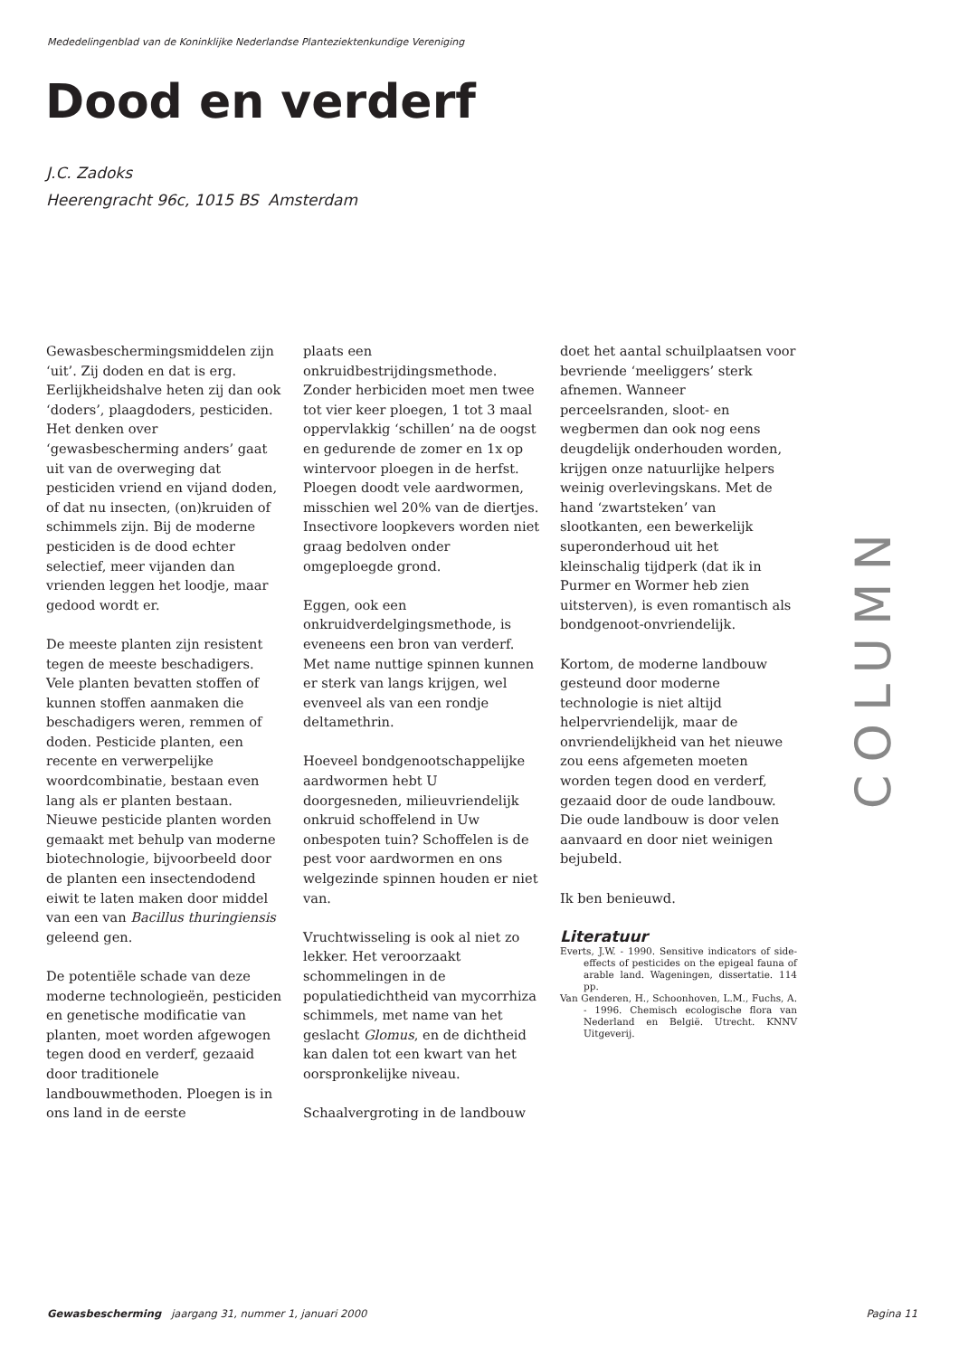Mededelingenblad van de Koninklijke Nederlandse Planteziektenkundige Vereniging
Dood en verderf
J.C. Zadoks
Heerengracht 96c, 1015 BS Amsterdam
Gewasbeschermingsmiddelen zijn ‘uit’. Zij doden en dat is erg. Eerlijkheidshalve heten zij dan ook ‘doders’, plaagdoders, pesticiden. Het denken over ‘gewasbescherming anders’ gaat uit van de overweging dat pesticiden vriend en vijand doden, of dat nu insecten, (on)kruiden of schimmels zijn. Bij de moderne pesticiden is de dood echter selectief, meer vijanden dan vrienden leggen het loodje, maar gedood wordt er.
De meeste planten zijn resistent tegen de meeste beschadigers. Vele planten bevatten stoffen of kunnen stoffen aanmaken die beschadigers weren, remmen of doden. Pesticide planten, een recente en verwerpelijke woordcombinatie, bestaan even lang als er planten bestaan. Nieuwe pesticide planten worden gemaakt met behulp van moderne biotechnologie, bijvoorbeeld door de planten een insectendodend eiwit te laten maken door middel van een van Bacillus thuringiensis geleend gen.
De potentiële schade van deze moderne technologieën, pesticiden en genetische modificatie van planten, moet worden afgewogen tegen dood en verderf, gezaaid door traditionele landbouwmethoden. Ploegen is in ons land in de eerste
plaats een onkruidbestrijdingsmethode. Zonder herbiciden moet men twee tot vier keer ploegen, 1 tot 3 maal oppervlakkig ‘schillen’ na de oogst en gedurende de zomer en 1x op wintervoor ploegen in de herfst. Ploegen doodt vele aardwormen, misschien wel 20% van de diertjes. Insectivore loopkevers worden niet graag bedolven onder omgeploegde grond.
Eggen, ook een onkruidverdelgingsmethode, is eveneens een bron van verderf. Met name nuttige spinnen kunnen er sterk van langs krijgen, wel evenveel als van een rondje deltamethrin.
Hoeveel bondgenootschappelijke aardwormen hebt U doorgesneden, milieuvriendelijk onkruid schoffelend in Uw onbespoten tuin? Schoffelen is de pest voor aardwormen en ons welgezinde spinnen houden er niet van.
Vruchtwisseling is ook al niet zo lekker. Het veroorzaakt schommelingen in de populatiedichtheid van mycorrhiza schimmels, met name van het geslacht Glomus, en de dichtheid kan dalen tot een kwart van het oorspronkelijke niveau.
Schaalvergroting in de landbouw
doet het aantal schuilplaatsen voor bevriende ‘meeliggers’ sterk afnemen. Wanneer perceelsranden, sloot- en wegbermen dan ook nog eens deugdelijk onderhouden worden, krijgen onze natuurlijke helpers weinig overlevingskans. Met de hand ‘zwartsteken’ van slootkanten, een bewerkelijk superonderhoud uit het kleinschalig tijdperk (dat ik in Purmer en Wormer heb zien uitsterven), is even romantisch als bondgenoot-onvriendelijk.
Kortom, de moderne landbouw gesteund door moderne technologie is niet altijd helpervriendelijk, maar de onvriendelijkheid van het nieuwe zou eens afgemeten moeten worden tegen dood en verderf, gezaaid door de oude landbouw. Die oude landbouw is door velen aanvaard en door niet weinigen bejubeld.
Ik ben benieuwd.
Literatuur
Everts, J.W. - 1990. Sensitive indicators of side-effects of pesticides on the epigeal fauna of arable land. Wageningen, dissertatie. 114 pp.
Van Genderen, H., Schoonhoven, L.M., Fuchs, A. - 1996. Chemisch ecologische flora van Nederland en België. Utrecht. KNNV Uitgeverij.
COLUMN
Gewasbescherming jaargang 31, nummer 1, januari 2000 Pagina 11